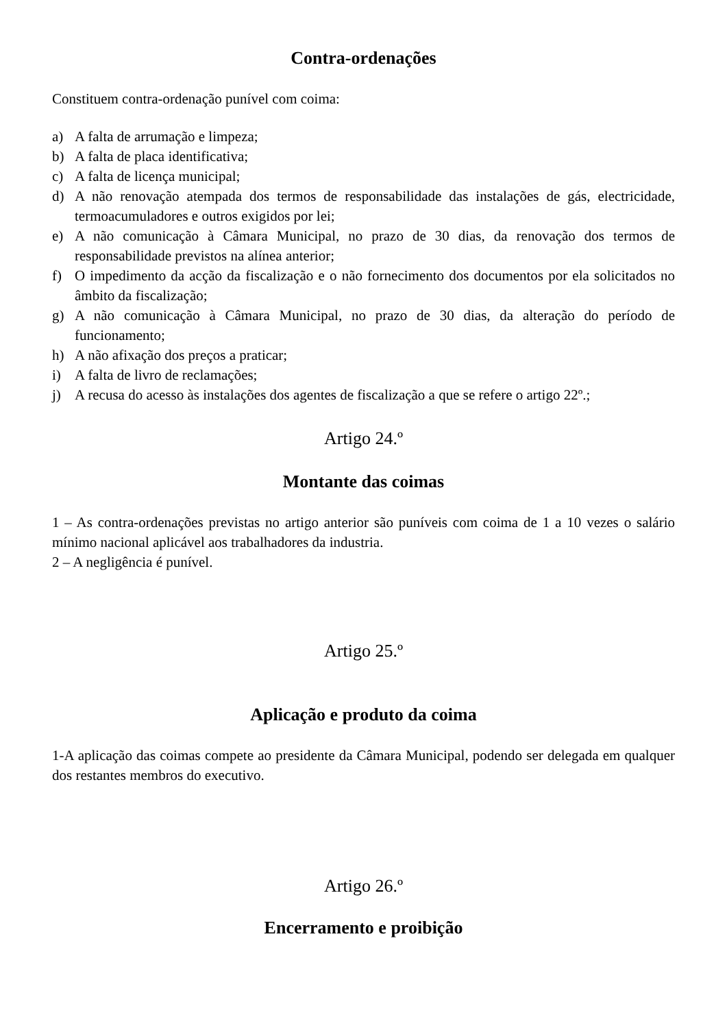Contra-ordenações
Constituem contra-ordenação punível com coima:
a) A falta de arrumação e limpeza;
b) A falta de placa identificativa;
c) A falta de licença municipal;
d) A não renovação atempada dos termos de responsabilidade das instalações de gás, electricidade, termoacumuladores e outros exigidos por lei;
e) A não comunicação à Câmara Municipal, no prazo de 30 dias, da renovação dos termos de responsabilidade previstos na alínea anterior;
f) O impedimento da acção da fiscalização e o não fornecimento dos documentos por ela solicitados no âmbito da fiscalização;
g) A não comunicação à Câmara Municipal, no prazo de 30 dias, da alteração do período de funcionamento;
h) A não afixação dos preços a praticar;
i) A falta de livro de reclamações;
j) A recusa do acesso às instalações dos agentes de fiscalização a que se refere o artigo 22º.;
Artigo 24.º
Montante das coimas
1 – As contra-ordenações previstas no artigo anterior são puníveis com coima de 1 a 10 vezes o salário mínimo nacional aplicável aos trabalhadores da industria.
2 – A negligência é punível.
Artigo 25.º
Aplicação e produto da coima
1-A aplicação das coimas compete ao presidente da Câmara Municipal, podendo ser delegada em qualquer dos restantes membros do executivo.
Artigo 26.º
Encerramento e proibição